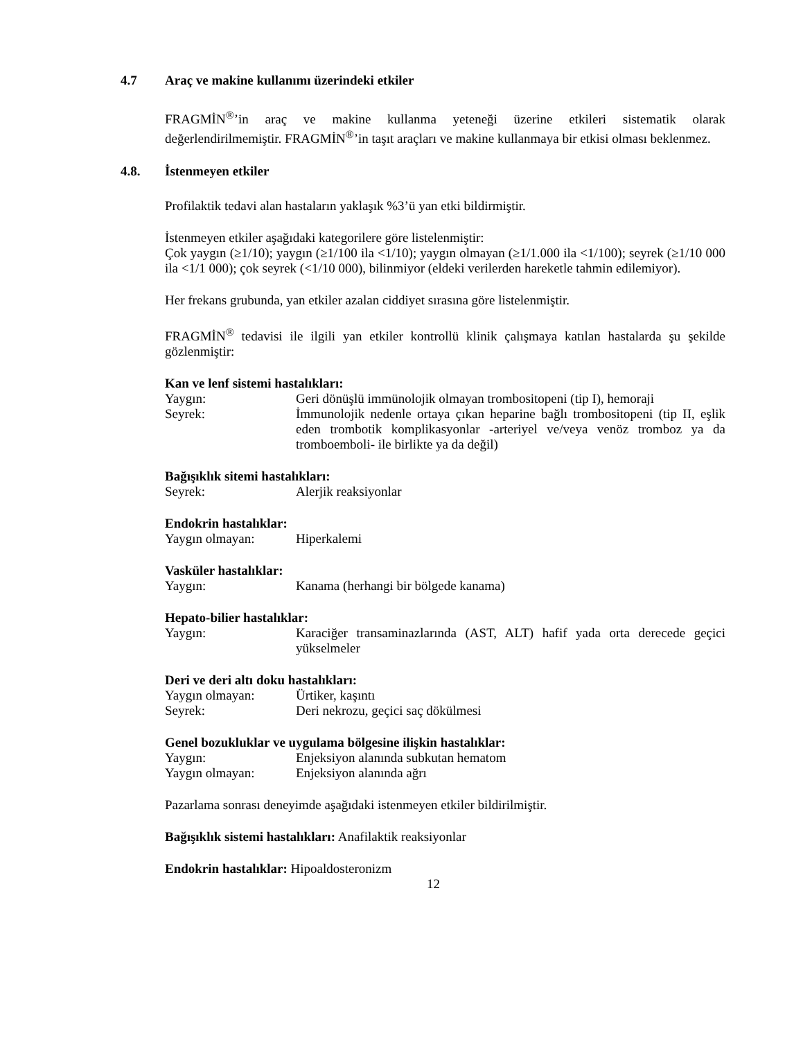4.7 Araç ve makine kullanımı üzerindeki etkiler
FRAGMİN<sup>®</sup>’in araç ve makine kullanma yeteneği üzerine etkileri sistematik olarak değerlendirilmemiştir. FRAGMİN<sup>®</sup>’in taşıt araçları ve makine kullanmaya bir etkisi olması beklenmez.
4.8. İstenmeyen etkiler
Profilaktik tedavi alan hastaların yaklaşık %3’ü yan etki bildirmiştir.
İstenmeyen etkiler aşağıdaki kategorilere göre listelenmiştir:
Çok yaygın (≥1/10); yaygın (≥1/100 ila <1/10); yaygın olmayan (≥1/1.000 ila <1/100); seyrek (≥1/10 000 ila <1/1 000); çok seyrek (<1/10 000), bilinmiyor (eldeki verilerden hareketle tahmin edilemiyor).
Her frekans grubunda, yan etkiler azalan ciddiyet sırasına göre listelenmiştir.
FRAGMİN<sup>®</sup> tedavisi ile ilgili yan etkiler kontrollü klinik çalışmaya katılan hastalarda şu şekilde gözlenmiştir:
Kan ve lenf sistemi hastalıkları:
Yaygın: Geri dönüşlü immünolojik olmayan trombositopeni (tip I), hemoraji
Seyrek: İmmunolojik nedenle ortaya çıkan heparine bağlı trombositopeni (tip II, eşlik eden trombotik komplikasyonlar -arteriyel ve/veya venöz tromboz ya da tromboemboli- ile birlikte ya da değil)
Bağışıklık sitemi hastalıkları:
Seyrek: Alerjik reaksiyonlar
Endokrin hastalıklar:
Yaygın olmayan: Hiperkalemi
Vasküler hastalıklar:
Yaygın: Kanama (herhangi bir bölgede kanama)
Hepato-bilier hastalıklar:
Yaygın: Karaciğer transaminazlarında (AST, ALT) hafif yada orta derecede geçici yükselmeler
Deri ve deri altı doku hastalıkları:
Yaygın olmayan: Ürtiker, kaşıntı
Seyrek: Deri nekrozu, geçici saç dökülmesi
Genel bozukluklar ve uygulama bölgesine ilişkin hastalıklar:
Yaygın: Enjeksiyon alanında subkutan hematom
Yaygın olmayan: Enjeksiyon alanında ağrı
Pazarlama sonrası deneyimde aşağıdaki istenmeyen etkiler bildirilmiştir.
Bağışıklık sistemi hastalıkları: Anafilaktik reaksiyonlar
Endokrin hastalıklar: Hipoaldosteronizm
12